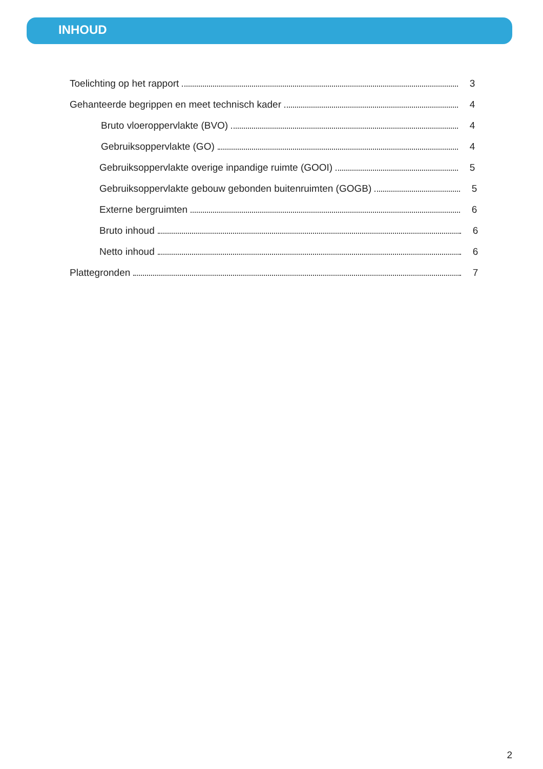INHOUD
Toelichting op het rapport 3
Gehanteerde begrippen en meet technisch kader 4
Bruto vloeroppervlakte (BVO) 4
Gebruiksoppervlakte (GO) 4
Gebruiksoppervlakte overige inpandige ruimte (GOOI) 5
Gebruiksoppervlakte gebouw gebonden buitenruimten (GOGB) 5
Externe bergruimten 6
Bruto inhoud 6
Netto inhoud 6
Plattegronden 7
2